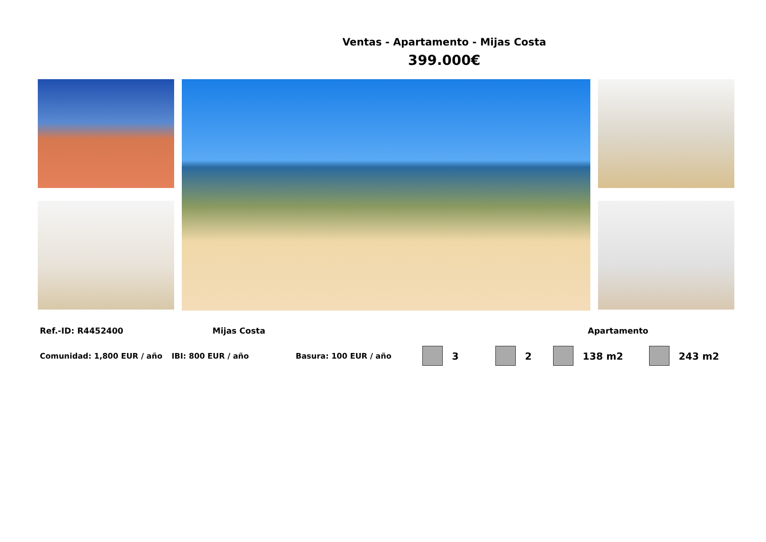Ventas - Apartamento - Mijas Costa
399.000€
Ref.-ID: R4452400 Mijas Costa Apartamento
Comunidad: 1,800 EUR / año IBI: 800 EUR / año Basura: 100 EUR / año
3 2 138 m2 243 m2